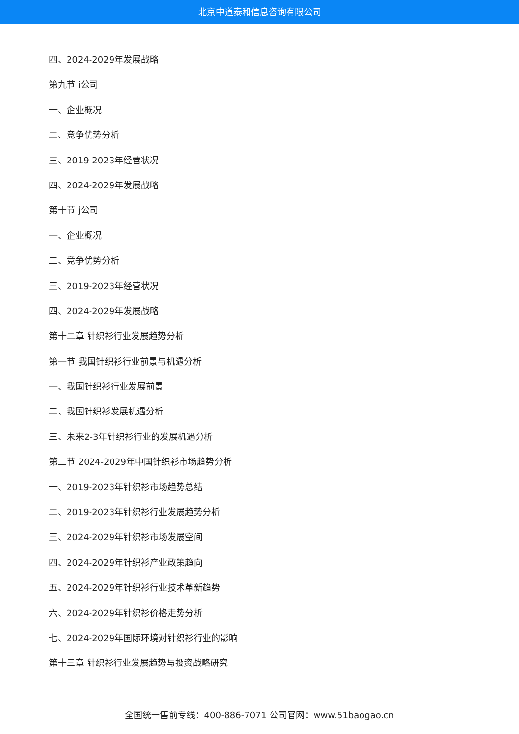北京中道泰和信息咨询有限公司
四、2024-2029年发展战略
第九节 i公司
一、企业概况
二、竞争优势分析
三、2019-2023年经营状况
四、2024-2029年发展战略
第十节 j公司
一、企业概况
二、竞争优势分析
三、2019-2023年经营状况
四、2024-2029年发展战略
第十二章 针织衫行业发展趋势分析
第一节 我国针织衫行业前景与机遇分析
一、我国针织衫行业发展前景
二、我国针织衫发展机遇分析
三、未来2-3年针织衫行业的发展机遇分析
第二节 2024-2029年中国针织衫市场趋势分析
一、2019-2023年针织衫市场趋势总结
二、2019-2023年针织衫行业发展趋势分析
三、2024-2029年针织衫市场发展空间
四、2024-2029年针织衫产业政策趋向
五、2024-2029年针织衫行业技术革新趋势
六、2024-2029年针织衫价格走势分析
七、2024-2029年国际环境对针织衫行业的影响
第十三章 针织衫行业发展趋势与投资战略研究
全国统一售前专线：400-886-7071 公司官网：www.51baogao.cn